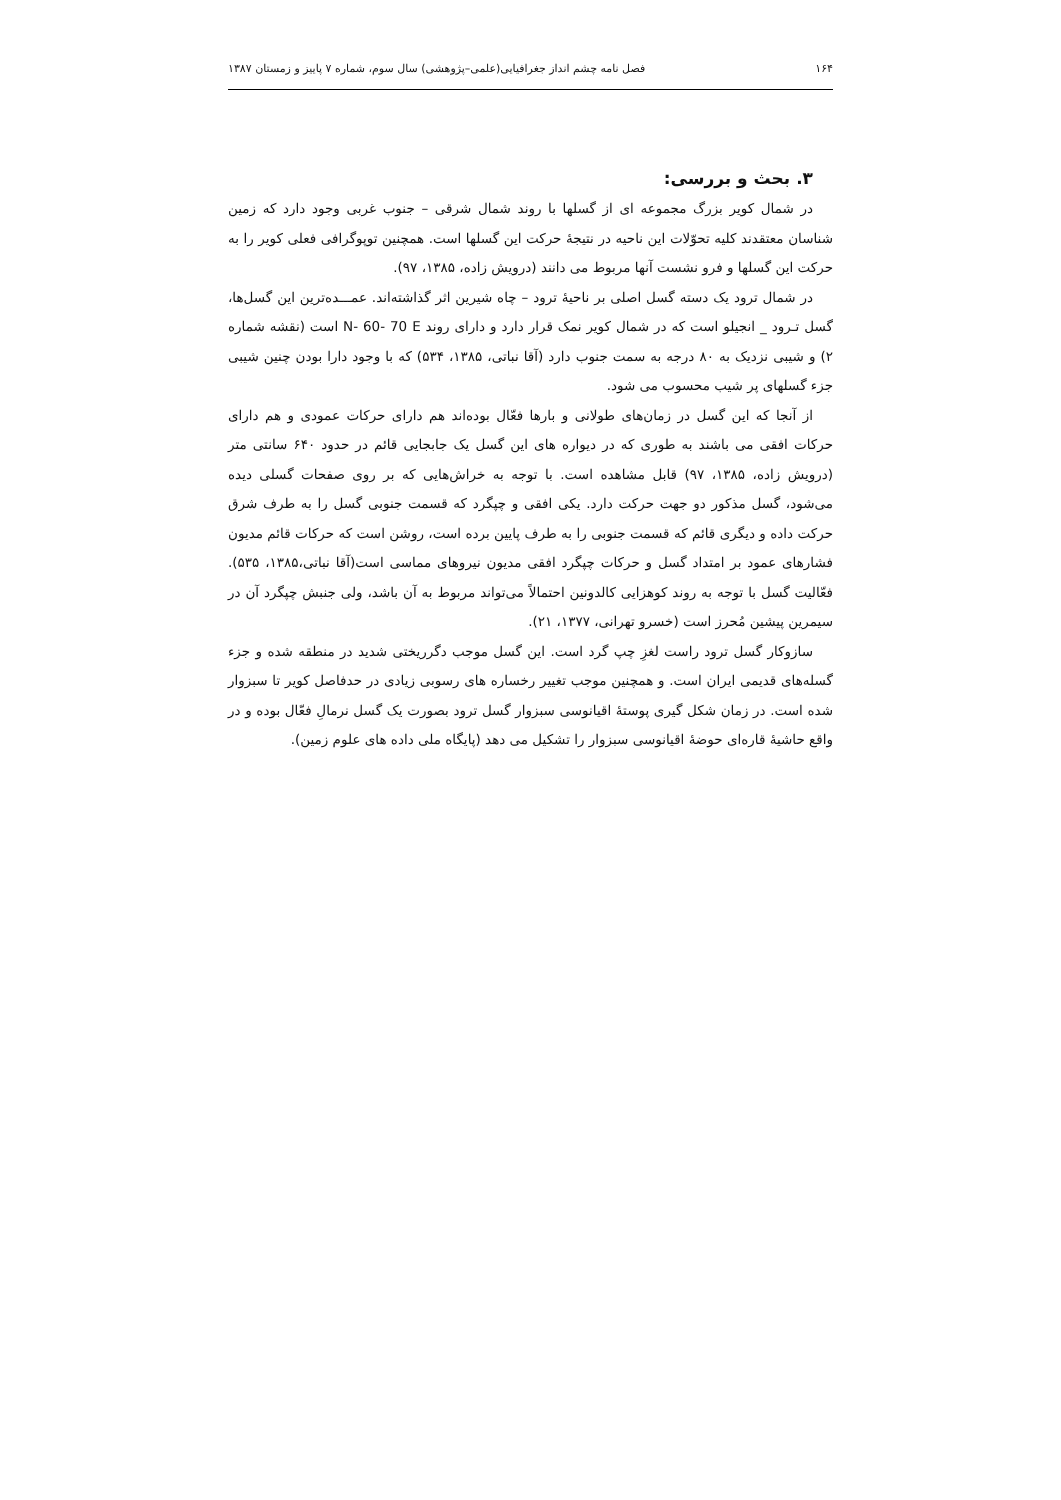۱۶۴ فصل نامه چشم انداز جغرافیایی(علمی–پژوهشی) سال سوم، شماره ۷ پاییز و زمستان ۱۳۸۷
۳. بحث و بررسی:
در شمال کویر بزرگ مجموعه ای از گسلها با روند شمال شرقی – جنوب غربی وجود دارد که زمین شناسان معتقدند کلیه تحوّلات این ناحیه در نتیجهٔ حرکت این گسلها است. همچنین توپوگرافی فعلی کویر را به حرکت این گسلها و فرو نشست آنها مربوط می دانند (درویش زاده، ۱۳۸۵، ۹۷).
در شمال ترود یک دسته گسل اصلی بر ناحیهٔ ترود – چاه شیرین اثر گذاشته‌اند. عمـــده‌ترین این گسل‌ها، گسل تـرود _ انجیلو است که در شمال کویر نمک قرار دارد و دارای روند N- 60- 70 E است (نقشه شماره ۲) و شیبی نزدیک به ۸۰ درجه به سمت جنوب دارد (آقا نباتی، ۱۳۸۵، ۵۳۴) که با وجود دارا بودن چنین شیبی جزء گسلهای پر شیب محسوب می شود.
از آنجا که این گسل در زمان‌های طولانی و بارها فعّال بوده‌اند هم دارای حرکات عمودی و هم دارای حرکات افقی می باشند به طوری که در دیواره های این گسل یک جابجایی قائم در حدود ۶۴۰ سانتی متر (درویش زاده، ۱۳۸۵، ۹۷) قابل مشاهده است. با توجه به خراش‌هایی که بر روی صفحات گسلی دیده می‌شود، گسل مذکور دو جهت حرکت دارد. یکی افقی و چپگرد که قسمت جنوبی گسل را به طرف شرق حرکت داده و دیگری قائم که قسمت جنوبی را به طرف پایین برده است، روشن است که حرکات قائم مدیون فشارهای عمود بر امتداد گسل و حرکات چپگرد افقی مدیون نیروهای مماسی است(آقا نباتی،۱۳۸۵، ۵۳۵). فعّالیت گسل با توجه به روند کوهزایی کالدونین احتمالاً می‌تواند مربوط به آن باشد، ولی جنبش چپگرد آن در سیمرین پیشین مُحرز است (خسرو تهرانی، ۱۳۷۷، ۲۱).
سازوکار گسل ترود راست لغزِ چپ گرد است. این گسل موجب دگرریختی شدید در منطقه شده و جزء گسله‌های قدیمی ایران است. و همچنین موجب تغییر رخساره های رسوبی زیادی در حدفاصل کویر تا سبزوار شده است. در زمان شکل گیری پوستهٔ اقیانوسی سبزوار گسل ترود بصورت یک گسل نرمالِ فعّال بوده و در واقع حاشیهٔ قاره‌ای حوضهٔ اقیانوسی سبزوار را تشکیل می دهد (پایگاه ملی داده های علوم زمین).